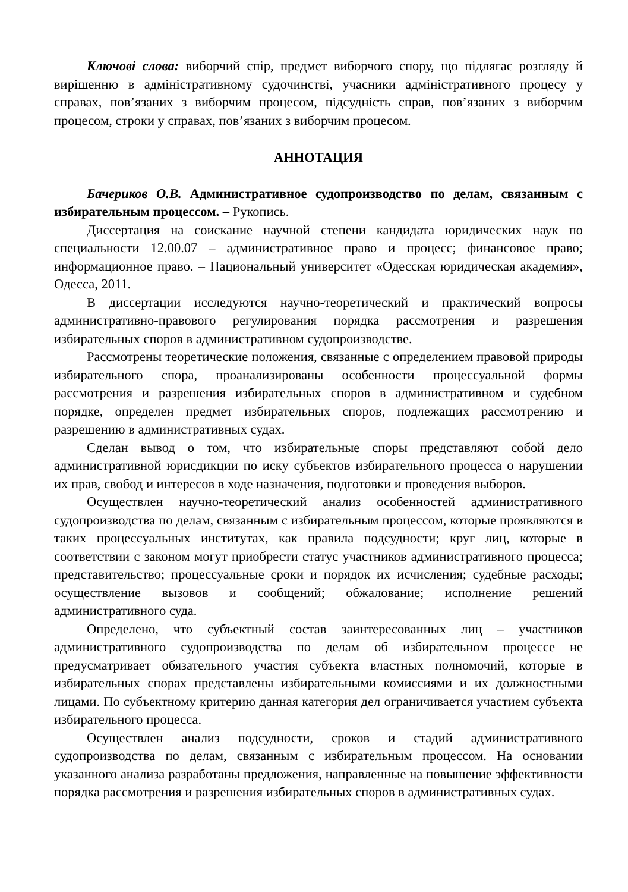Ключові слова: виборчий спір, предмет виборчого спору, що підлягає розгляду й вирішенню в адміністративному судочинстві, учасники адміністративного процесу у справах, пов’язаних з виборчим процесом, підсудність справ, пов’язаних з виборчим процесом, строки у справах, пов’язаних з виборчим процесом.
АННОТАЦИЯ
Бачериков О.В. Административное судопроизводство по делам, связанным с избирательным процессом. – Рукопись.
Диссертация на соискание научной степени кандидата юридических наук по специальности 12.00.07 – административное право и процесс; финансовое право; информационное право. – Национальный университет «Одесская юридическая академия», Одесса, 2011.
В диссертации исследуются научно-теоретический и практический вопросы административно-правового регулирования порядка рассмотрения и разрешения избирательных споров в административном судопроизводстве.
Рассмотрены теоретические положения, связанные с определением правовой природы избирательного спора, проанализированы особенности процессуальной формы рассмотрения и разрешения избирательных споров в административном и судебном порядке, определен предмет избирательных споров, подлежащих рассмотрению и разрешению в административных судах.
Сделан вывод о том, что избирательные споры представляют собой дело административной юрисдикции по иску субъектов избирательного процесса о нарушении их прав, свобод и интересов в ходе назначения, подготовки и проведения выборов.
Осуществлен научно-теоретический анализ особенностей административного судопроизводства по делам, связанным с избирательным процессом, которые проявляются в таких процессуальных институтах, как правила подсудности; круг лиц, которые в соответствии с законом могут приобрести статус участников административного процесса; представительство; процессуальные сроки и порядок их исчисления; судебные расходы; осуществление вызовов и сообщений; обжалование; исполнение решений административного суда.
Определено, что субъектный состав заинтересованных лиц – участников административного судопроизводства по делам об избирательном процессе не предусматривает обязательного участия субъекта властных полномочий, которые в избирательных спорах представлены избирательными комиссиями и их должностными лицами. По субъектному критерию данная категория дел ограничивается участием субъекта избирательного процесса.
Осуществлен анализ подсудности, сроков и стадий административного судопроизводства по делам, связанным с избирательным процессом. На основании указанного анализа разработаны предложения, направленные на повышение эффективности порядка рассмотрения и разрешения избирательных споров в административных судах.